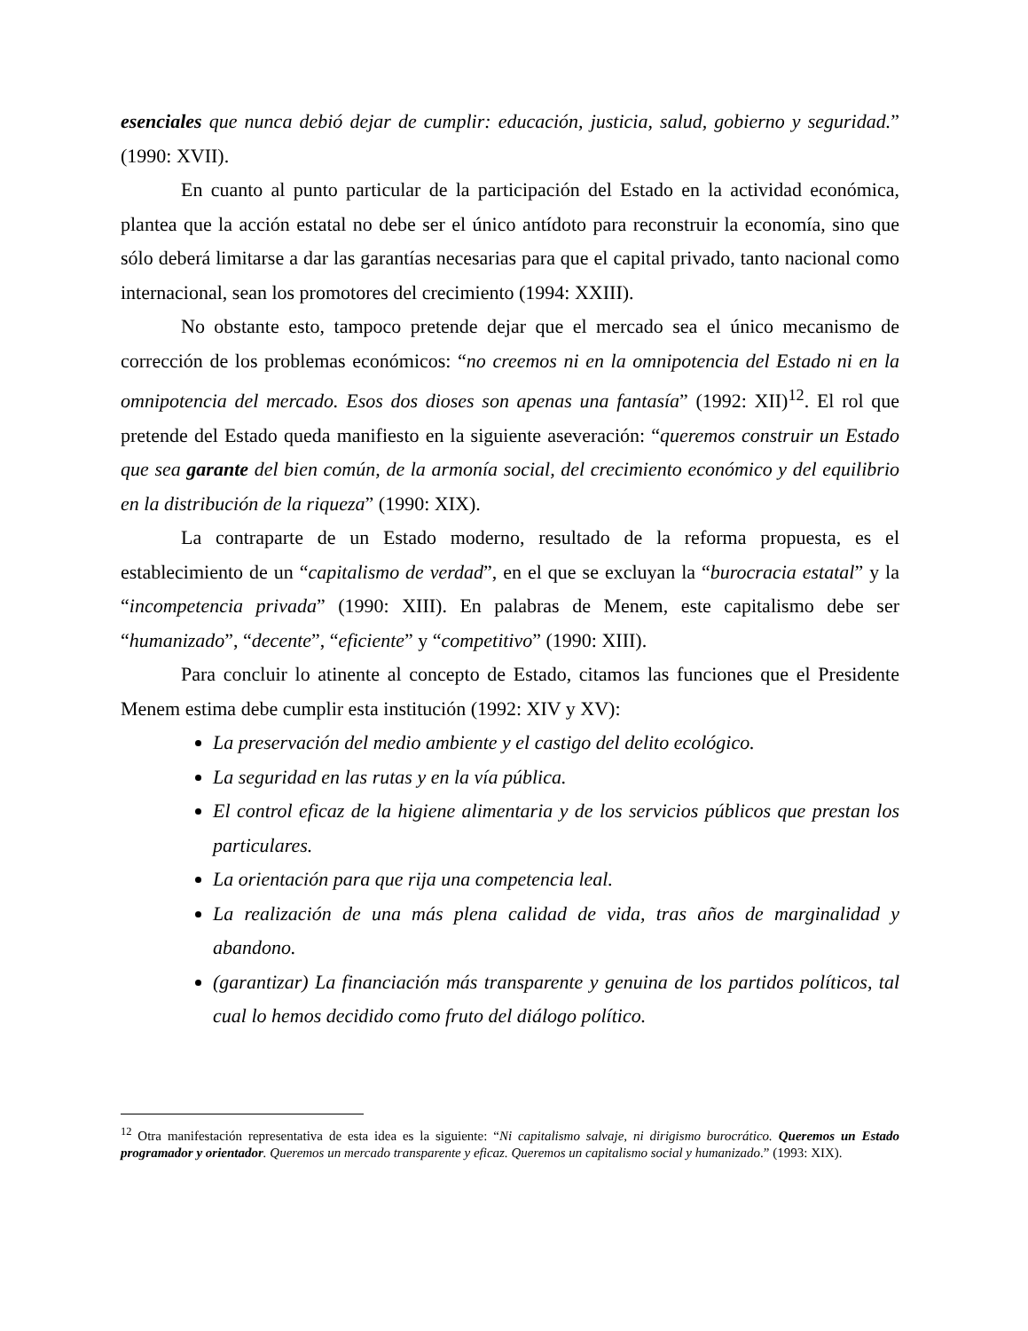esenciales que nunca debió dejar de cumplir: educación, justicia, salud, gobierno y seguridad.” (1990: XVII).
En cuanto al punto particular de la participación del Estado en la actividad económica, plantea que la acción estatal no debe ser el único antídoto para reconstruir la economía, sino que sólo deberá limitarse a dar las garantías necesarias para que el capital privado, tanto nacional como internacional, sean los promotores del crecimiento (1994: XXIII).
No obstante esto, tampoco pretende dejar que el mercado sea el único mecanismo de corrección de los problemas económicos: “no creemos ni en la omnipotencia del Estado ni en la omnipotencia del mercado. Esos dos dioses son apenas una fantasía” (1992: XII)<sup>12</sup>. El rol que pretende del Estado queda manifiesto en la siguiente aseveración: “queremos construir un Estado que sea garante del bien común, de la armonía social, del crecimiento económico y del equilibrio en la distribución de la riqueza” (1990: XIX).
La contraparte de un Estado moderno, resultado de la reforma propuesta, es el establecimiento de un “capitalismo de verdad”, en el que se excluyan la “burocracia estatal” y la “incompetencia privada” (1990: XIII). En palabras de Menem, este capitalismo debe ser “humanizado”, “decente”, “eficiente” y “competitivo” (1990: XIII).
Para concluir lo atinente al concepto de Estado, citamos las funciones que el Presidente Menem estima debe cumplir esta institución (1992: XIV y XV):
La preservación del medio ambiente y el castigo del delito ecológico.
La seguridad en las rutas y en la vía pública.
El control eficaz de la higiene alimentaria y de los servicios públicos que prestan los particulares.
La orientación para que rija una competencia leal.
La realización de una más plena calidad de vida, tras años de marginalidad y abandono.
(garantizar) La financiación más transparente y genuina de los partidos políticos, tal cual lo hemos decidido como fruto del diálogo político.
<sup>12</sup> Otra manifestación representativa de esta idea es la siguiente: “Ni capitalismo salvaje, ni dirigismo burocrático. Queremos un Estado programador y orientador. Queremos un mercado transparente y eficaz. Queremos un capitalismo social y humanizado.” (1993: XIX).